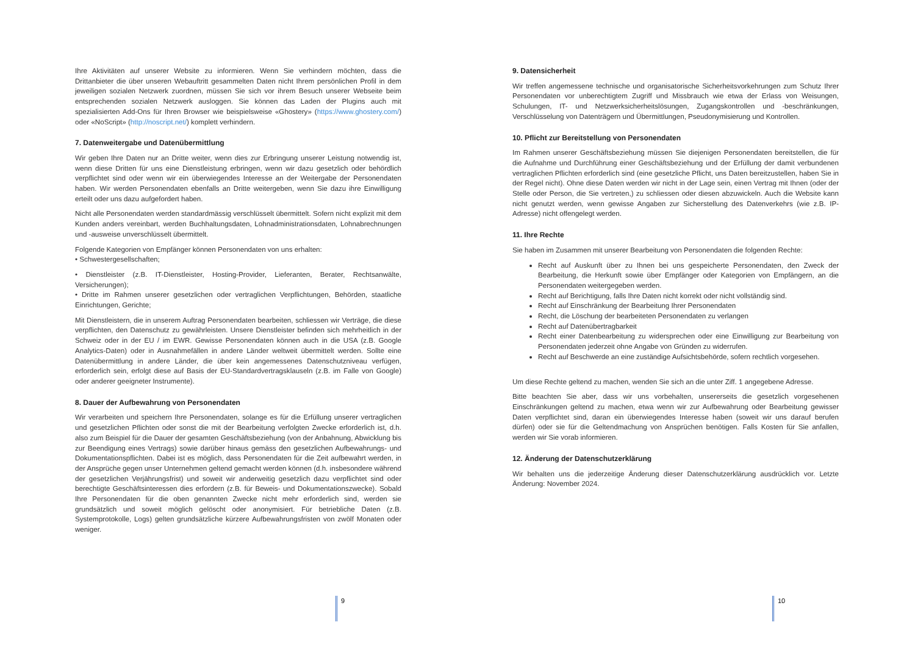Ihre Aktivitäten auf unserer Website zu informieren. Wenn Sie verhindern möchten, dass die Drittanbieter die über unseren Webauftritt gesammelten Daten nicht Ihrem persönlichen Profil in dem jeweiligen sozialen Netzwerk zuordnen, müssen Sie sich vor ihrem Besuch unserer Webseite beim entsprechenden sozialen Netzwerk ausloggen. Sie können das Laden der Plugins auch mit spezialisierten Add-Ons für Ihren Browser wie beispielsweise «Ghostery» (https://www.ghostery.com/) oder «NoScript» (http://noscript.net/) komplett verhindern.
7. Datenweitergabe und Datenübermittlung
Wir geben Ihre Daten nur an Dritte weiter, wenn dies zur Erbringung unserer Leistung notwendig ist, wenn diese Dritten für uns eine Dienstleistung erbringen, wenn wir dazu gesetzlich oder behördlich verpflichtet sind oder wenn wir ein überwiegendes Interesse an der Weitergabe der Personendaten haben. Wir werden Personendaten ebenfalls an Dritte weitergeben, wenn Sie dazu ihre Einwilligung erteilt oder uns dazu aufgefordert haben.
Nicht alle Personendaten werden standardmässig verschlüsselt übermittelt. Sofern nicht explizit mit dem Kunden anders vereinbart, werden Buchhaltungsdaten, Lohnadministrationsdaten, Lohnabrechnungen und -ausweise unverschlüsselt übermittelt.
Folgende Kategorien von Empfänger können Personendaten von uns erhalten:
• Schwestergesellschaften;
• Dienstleister (z.B. IT-Dienstleister, Hosting-Provider, Lieferanten, Berater, Rechtsanwälte, Versicherungen);
• Dritte im Rahmen unserer gesetzlichen oder vertraglichen Verpflichtungen, Behörden, staatliche Einrichtungen, Gerichte;
Mit Dienstleistern, die in unserem Auftrag Personendaten bearbeiten, schliessen wir Verträge, die diese verpflichten, den Datenschutz zu gewährleisten. Unsere Dienstleister befinden sich mehrheitlich in der Schweiz oder in der EU / im EWR. Gewisse Personendaten können auch in die USA (z.B. Google Analytics-Daten) oder in Ausnahmefällen in andere Länder weltweit übermittelt werden. Sollte eine Datenübermittlung in andere Länder, die über kein angemessenes Datenschutzniveau verfügen, erforderlich sein, erfolgt diese auf Basis der EU-Standardvertragsklauseln (z.B. im Falle von Google) oder anderer geeigneter Instrumente).
8. Dauer der Aufbewahrung von Personendaten
Wir verarbeiten und speichern Ihre Personendaten, solange es für die Erfüllung unserer vertraglichen und gesetzlichen Pflichten oder sonst die mit der Bearbeitung verfolgten Zwecke erforderlich ist, d.h. also zum Beispiel für die Dauer der gesamten Geschäftsbeziehung (von der Anbahnung, Abwicklung bis zur Beendigung eines Vertrags) sowie darüber hinaus gemäss den gesetzlichen Aufbewahrungs- und Dokumentationspflichten. Dabei ist es möglich, dass Personendaten für die Zeit aufbewahrt werden, in der Ansprüche gegen unser Unternehmen geltend gemacht werden können (d.h. insbesondere während der gesetzlichen Verjährungsfrist) und soweit wir anderweitig gesetzlich dazu verpflichtet sind oder berechtigte Geschäftsinteressen dies erfordern (z.B. für Beweis- und Dokumentationszwecke). Sobald Ihre Personendaten für die oben genannten Zwecke nicht mehr erforderlich sind, werden sie grundsätzlich und soweit möglich gelöscht oder anonymisiert. Für betriebliche Daten (z.B. Systemprotokolle, Logs) gelten grundsätzliche kürzere Aufbewahrungsfristen von zwölf Monaten oder weniger.
9
9. Datensicherheit
Wir treffen angemessene technische und organisatorische Sicherheitsvorkehrungen zum Schutz Ihrer Personendaten vor unberechtigtem Zugriff und Missbrauch wie etwa der Erlass von Weisungen, Schulungen, IT- und Netzwerksicherheitslösungen, Zugangskontrollen und -beschränkungen, Verschlüsselung von Datenträgern und Übermittlungen, Pseudonymisierung und Kontrollen.
10. Pflicht zur Bereitstellung von Personendaten
Im Rahmen unserer Geschäftsbeziehung müssen Sie diejenigen Personendaten bereitstellen, die für die Aufnahme und Durchführung einer Geschäftsbeziehung und der Erfüllung der damit verbundenen vertraglichen Pflichten erforderlich sind (eine gesetzliche Pflicht, uns Daten bereitzustellen, haben Sie in der Regel nicht). Ohne diese Daten werden wir nicht in der Lage sein, einen Vertrag mit Ihnen (oder der Stelle oder Person, die Sie vertreten,) zu schliessen oder diesen abzuwickeln. Auch die Website kann nicht genutzt werden, wenn gewisse Angaben zur Sicherstellung des Datenverkehrs (wie z.B. IP-Adresse) nicht offengelegt werden.
11. Ihre Rechte
Sie haben im Zusammen mit unserer Bearbeitung von Personendaten die folgenden Rechte:
Recht auf Auskunft über zu Ihnen bei uns gespeicherte Personendaten, den Zweck der Bearbeitung, die Herkunft sowie über Empfänger oder Kategorien von Empfängern, an die Personendaten weitergegeben werden.
Recht auf Berichtigung, falls Ihre Daten nicht korrekt oder nicht vollständig sind.
Recht auf Einschränkung der Bearbeitung Ihrer Personendaten
Recht, die Löschung der bearbeiteten Personendaten zu verlangen
Recht auf Datenübertragbarkeit
Recht einer Datenbearbeitung zu widersprechen oder eine Einwilligung zur Bearbeitung von Personendaten jederzeit ohne Angabe von Gründen zu widerrufen.
Recht auf Beschwerde an eine zuständige Aufsichtsbehörde, sofern rechtlich vorgesehen.
Um diese Rechte geltend zu machen, wenden Sie sich an die unter Ziff. 1 angegebene Adresse.
Bitte beachten Sie aber, dass wir uns vorbehalten, unsererseits die gesetzlich vorgesehenen Einschränkungen geltend zu machen, etwa wenn wir zur Aufbewahrung oder Bearbeitung gewisser Daten verpflichtet sind, daran ein überwiegendes Interesse haben (soweit wir uns darauf berufen dürfen) oder sie für die Geltendmachung von Ansprüchen benötigen. Falls Kosten für Sie anfallen, werden wir Sie vorab informieren.
12. Änderung der Datenschutzerklärung
Wir behalten uns die jederzeitige Änderung dieser Datenschutzerklärung ausdrücklich vor. Letzte Änderung: November 2024.
10